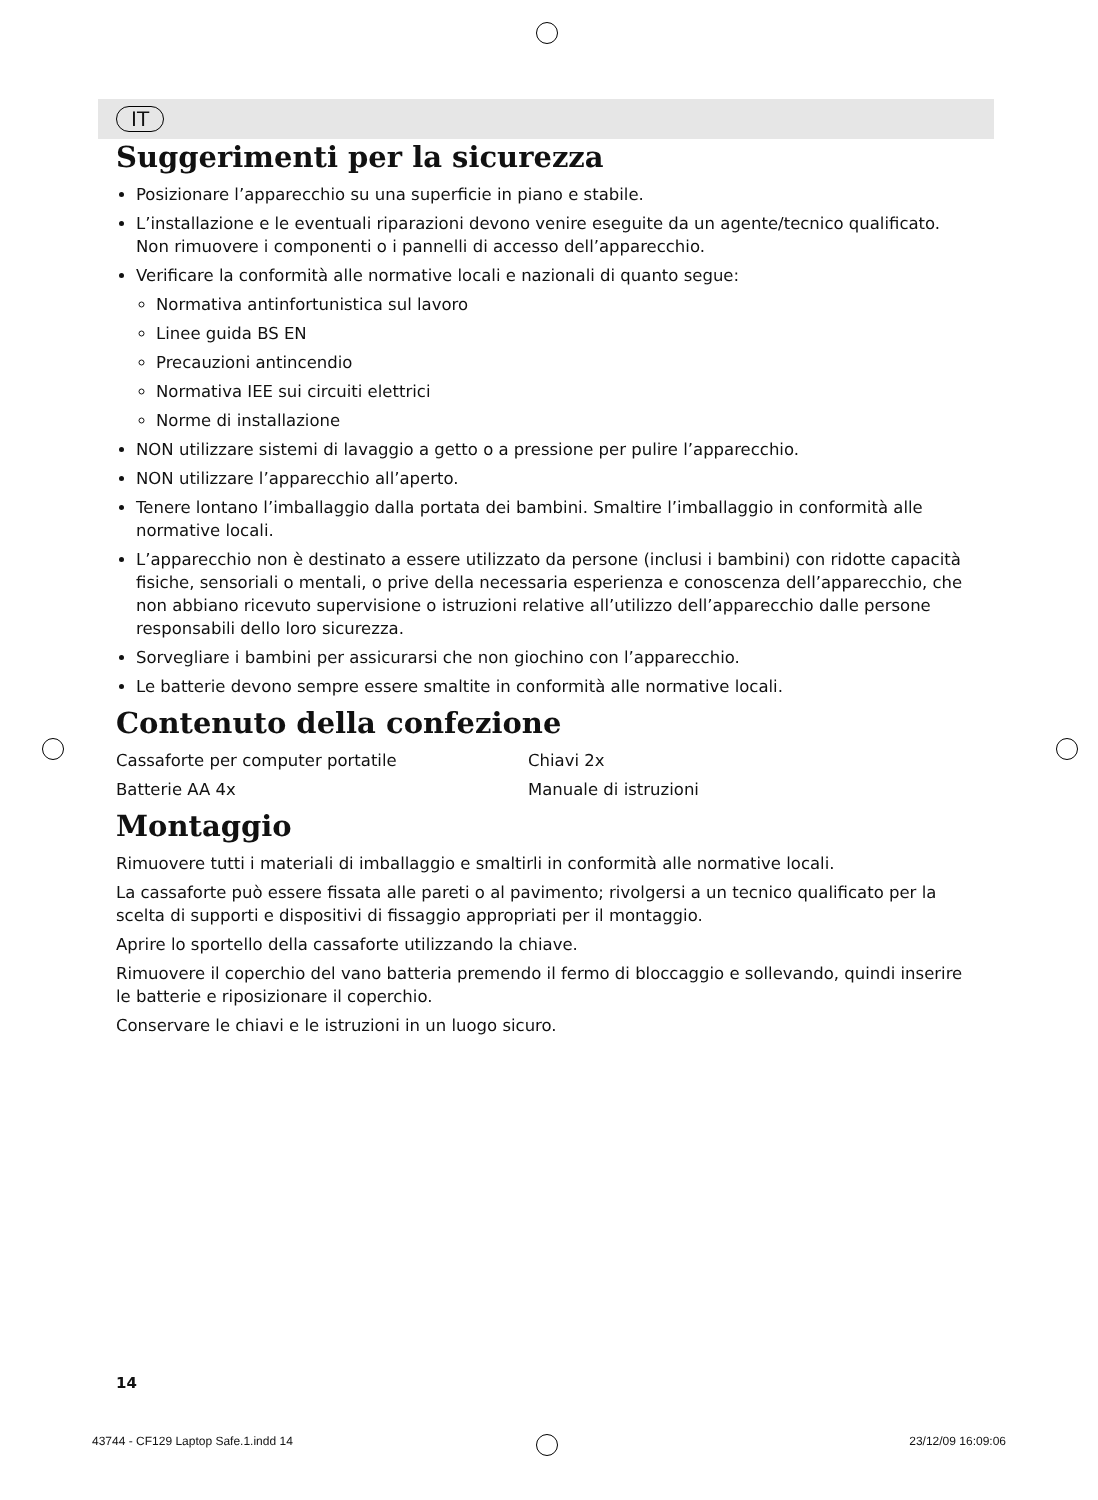IT
Suggerimenti per la sicurezza
Posizionare l’apparecchio su una superficie in piano e stabile.
L’installazione e le eventuali riparazioni devono venire eseguite da un agente/tecnico qualificato. Non rimuovere i componenti o i pannelli di accesso dell’apparecchio.
Verificare la conformità alle normative locali e nazionali di quanto segue:
Normativa antinfortunistica sul lavoro
Linee guida BS EN
Precauzioni antincendio
Normativa IEE sui circuiti elettrici
Norme di installazione
NON utilizzare sistemi di lavaggio a getto o a pressione per pulire l’apparecchio.
NON utilizzare l’apparecchio all’aperto.
Tenere lontano l’imballaggio dalla portata dei bambini. Smaltire l’imballaggio in conformità alle normative locali.
L’apparecchio non è destinato a essere utilizzato da persone (inclusi i bambini) con ridotte capacità fisiche, sensoriali o mentali, o prive della necessaria esperienza e conoscenza dell’apparecchio, che non abbiano ricevuto supervisione o istruzioni relative all’utilizzo dell’apparecchio dalle persone responsabili dello loro sicurezza.
Sorvegliare i bambini per assicurarsi che non giochino con l’apparecchio.
Le batterie devono sempre essere smaltite in conformità alle normative locali.
Contenuto della confezione
Cassaforte per computer portatile Chiavi 2x
Batterie AA 4x Manuale di istruzioni
Montaggio
Rimuovere tutti i materiali di imballaggio e smaltirli in conformità alle normative locali.
La cassaforte può essere fissata alle pareti o al pavimento; rivolgersi a un tecnico qualificato per la scelta di supporti e dispositivi di fissaggio appropriati per il montaggio.
Aprire lo sportello della cassaforte utilizzando la chiave.
Rimuovere il coperchio del vano batteria premendo il fermo di bloccaggio e sollevando, quindi inserire le batterie e riposizionare il coperchio.
Conservare le chiavi e le istruzioni in un luogo sicuro.
14
43744 - CF129 Laptop Safe.1.indd 14 23/12/09 16:09:06